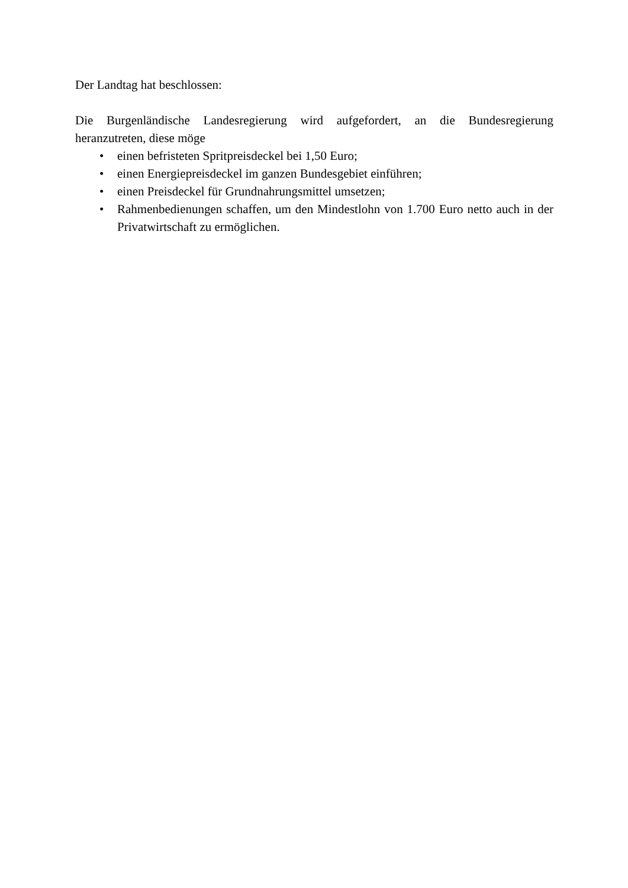Der Landtag hat beschlossen:
Die Burgenländische Landesregierung wird aufgefordert, an die Bundesregierung heranzutreten, diese möge
• einen befristeten Spritpreisdeckel bei 1,50 Euro;
• einen Energiepreisdeckel im ganzen Bundesgebiet einführen;
• einen Preisdeckel für Grundnahrungsmittel umsetzen;
• Rahmenbedienungen schaffen, um den Mindestlohn von 1.700 Euro netto auch in der Privatwirtschaft zu ermöglichen.